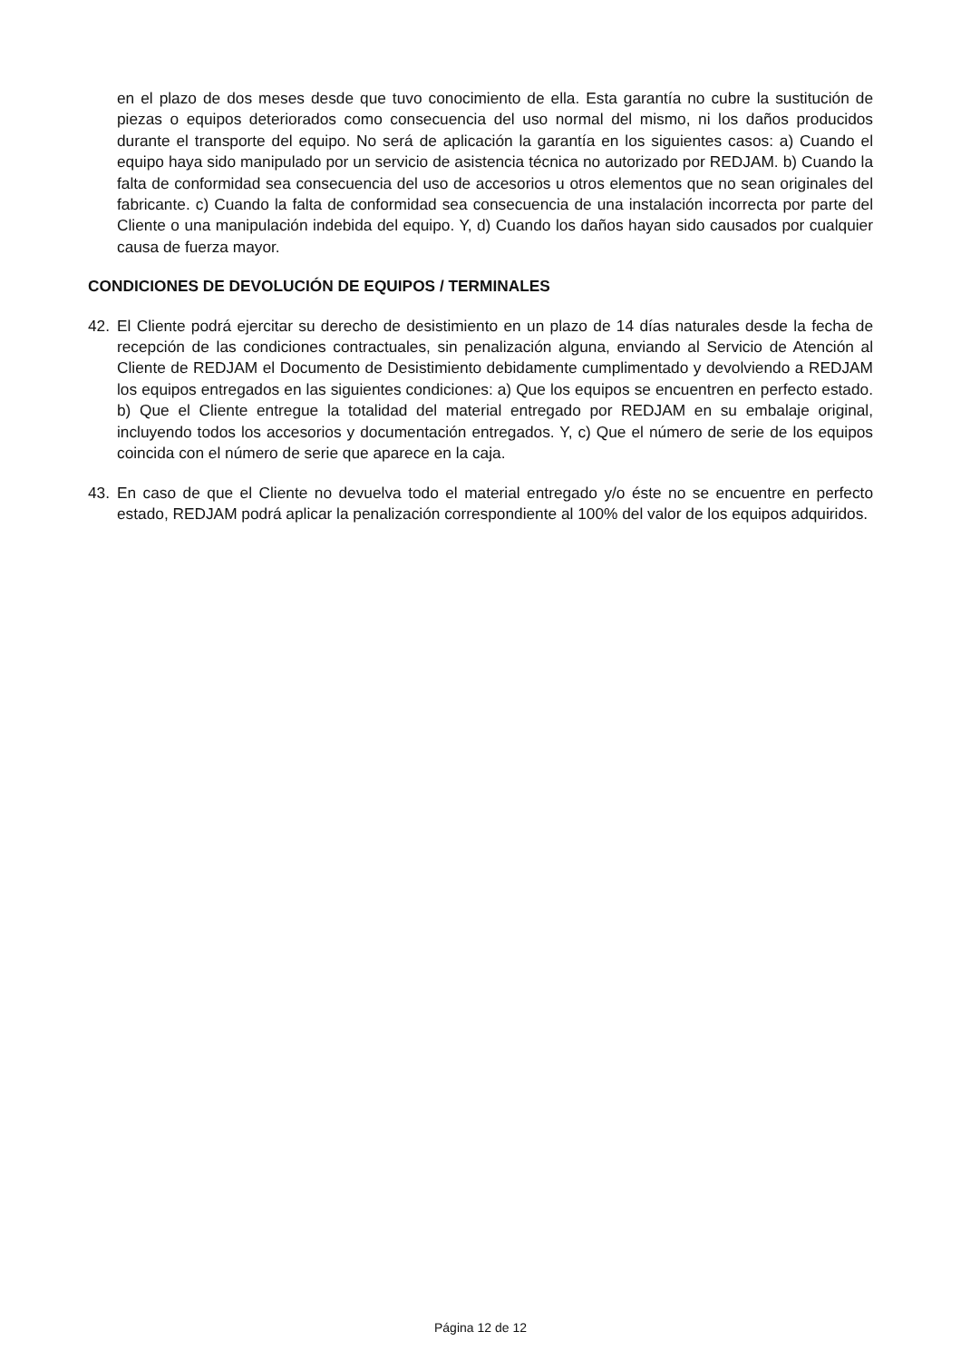en el plazo de dos meses desde que tuvo conocimiento de ella. Esta garantía no cubre la sustitución de piezas o equipos deteriorados como consecuencia del uso normal del mismo, ni los daños producidos durante el transporte del equipo. No será de aplicación la garantía en los siguientes casos: a) Cuando el equipo haya sido manipulado por un servicio de asistencia técnica no autorizado por REDJAM. b) Cuando la falta de conformidad sea consecuencia del uso de accesorios u otros elementos que no sean originales del fabricante. c) Cuando la falta de conformidad sea consecuencia de una instalación incorrecta por parte del Cliente o una manipulación indebida del equipo. Y, d) Cuando los daños hayan sido causados por cualquier causa de fuerza mayor.
CONDICIONES DE DEVOLUCIÓN DE EQUIPOS / TERMINALES
42. El Cliente podrá ejercitar su derecho de desistimiento en un plazo de 14 días naturales desde la fecha de recepción de las condiciones contractuales, sin penalización alguna, enviando al Servicio de Atención al Cliente de REDJAM el Documento de Desistimiento debidamente cumplimentado y devolviendo a REDJAM los equipos entregados en las siguientes condiciones: a) Que los equipos se encuentren en perfecto estado. b) Que el Cliente entregue la totalidad del material entregado por REDJAM en su embalaje original, incluyendo todos los accesorios y documentación entregados. Y, c) Que el número de serie de los equipos coincida con el número de serie que aparece en la caja.
43. En caso de que el Cliente no devuelva todo el material entregado y/o éste no se encuentre en perfecto estado, REDJAM podrá aplicar la penalización correspondiente al 100% del valor de los equipos adquiridos.
Página 12 de 12